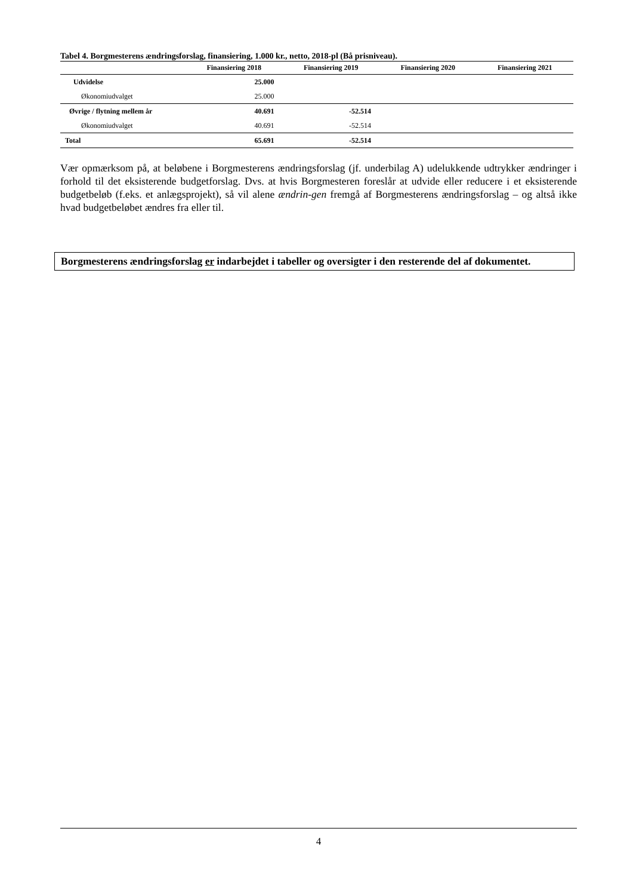Tabel 4. Borgmesterens ændringsforslag, finansiering, 1.000 kr., netto, 2018-pl (Bå prisniveau).
| | Finansiering 2018 | Finansiering 2019 | Finansiering 2020 | Finansiering 2021 |
| --- | --- | --- | --- | --- |
| Udvidelse | 25.000 | | | |
| Økonomiudvalget | 25.000 | | | |
| Øvrige / flytning mellem år | 40.691 | -52.514 | | |
| Økonomiudvalget | 40.691 | -52.514 | | |
| Total | 65.691 | -52.514 | | |
Vær opmærksom på, at beløbene i Borgmesterens ændringsforslag (jf. underbilag A) udelukkende udtrykker ændringer i forhold til det eksisterende budgetforslag. Dvs. at hvis Borgmesteren foreslår at udvide eller reducere i et eksisterende budgetbeløb (f.eks. et anlægsprojekt), så vil alene ændrin-gen fremgå af Borgmesterens ændringsforslag – og altså ikke hvad budgetbeløbet ændres fra eller til.
Borgmesterens ændringsforslag er indarbejdet i tabeller og oversigter i den resterende del af dokumentet.
4